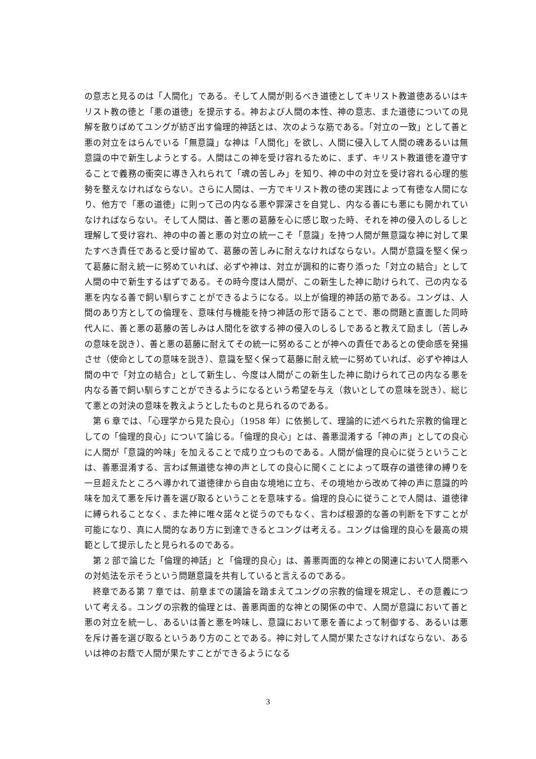の意志と見るのは「人間化」である。そして人間が則るべき道徳としてキリスト教道徳あるいはキリスト教の徳と「悪の道徳」を提示する。神および人間の本性、神の意志、また道徳についての見解を散りばめてユングが紡ぎ出す倫理的神話とは、次のような筋である。「対立の一致」として善と悪の対立をはらんでいる「無意識」な神は「人間化」を欲し、人間に侵入して人間の魂あるいは無意識の中で新生しようとする。人間はこの神を受け容れるために、まず、キリスト教道徳を遵守することで義務の衝突に導き入れられて「魂の苦しみ」を知り、神の中の対立を受け容れる心理的態勢を整えなければならない。さらに人間は、一方でキリスト教の徳の実践によって有徳な人間になり、他方で「悪の道徳」に則って己の内なる悪や罪深さを自覚し、内なる善にも悪にも開かれていなければならない。そして人間は、善と悪の葛藤を心に感じ取った時、それを神の侵入のしるしと理解して受け容れ、神の中の善と悪の対立の統一こそ「意識」を持つ人間が無意識な神に対して果たすべき責任であると受け留めて、葛藤の苦しみに耐えなければならない。人間が意識を堅く保って葛藤に耐え統一に努めていれば、必ずや神は、対立が調和的に寄り添った「対立の結合」として人間の中で新生するはずである。その時今度は人間が、この新生した神に助けられて、己の内なる悪を内なる善で飼い馴らすことができるようになる。以上が倫理的神話の筋である。ユングは、人間のあり方としての倫理を、意味付与機能を持つ神話の形で語ることで、悪の問題と直面した同時代人に、善と悪の葛藤の苦しみは人間化を欲する神の侵入のしるしであると教えて励まし（苦しみの意味を説き）、善と悪の葛藤に耐えてその統一に努めることが神への責任であるとの使命感を発揚させ（使命としての意味を説き）、意識を堅く保って葛藤に耐え統一に努めていれば、必ずや神は人間の中で「対立の結合」として新生し、今度は人間がこの新生した神に助けられて己の内なる悪を内なる善で飼い馴らすことができるようになるという希望を与え（救いとしての意味を説き）、総じて悪との対決の意味を教えようとしたものと見られるのである。
第 6 章では、「心理学から見た良心」（1958 年）に依拠して、理論的に述べられた宗教的倫理としての「倫理的良心」について論じる。「倫理的良心」とは、善悪混淆する「神の声」としての良心に人間が「意識的吟味」を加えることで成り立つものである。人間が倫理的良心に従うということは、善悪混淆する、言わば無道徳な神の声としての良心に聞くことによって既存の道徳律の縛りを一旦超えたところへ導かれて道徳律から自由な境地に立ち、その境地から改めて神の声に意識的吟味を加えて悪を斥け善を選び取るということを意味する。倫理的良心に従うことで人間は、道徳律に縛られることなく、また神に唯々諾々と従うのでもなく、言わば根源的な善の判断を下すことが可能になり、真に人間的なあり方に到達できるとユングは考える。ユングは倫理的良心を最高の規範として提示したと見られるのである。
第 2 部で論じた「倫理的神話」と「倫理的良心」は、善悪両面的な神との関連において人間悪への対処法を示そうという問題意識を共有していると言えるのである。
終章である第 7 章では、前章までの議論を踏まえてユングの宗教的倫理を規定し、その意義について考える。ユングの宗教的倫理とは、善悪両面的な神との関係の中で、人間が意識において善と悪の対立を統一し、あるいは善と悪を吟味し、意識において悪を善によって制御する、あるいは悪を斥け善を選び取るというあり方のことである。神に対して人間が果たさなければならない、あるいは神のお蔭で人間が果たすことができるようになる
3